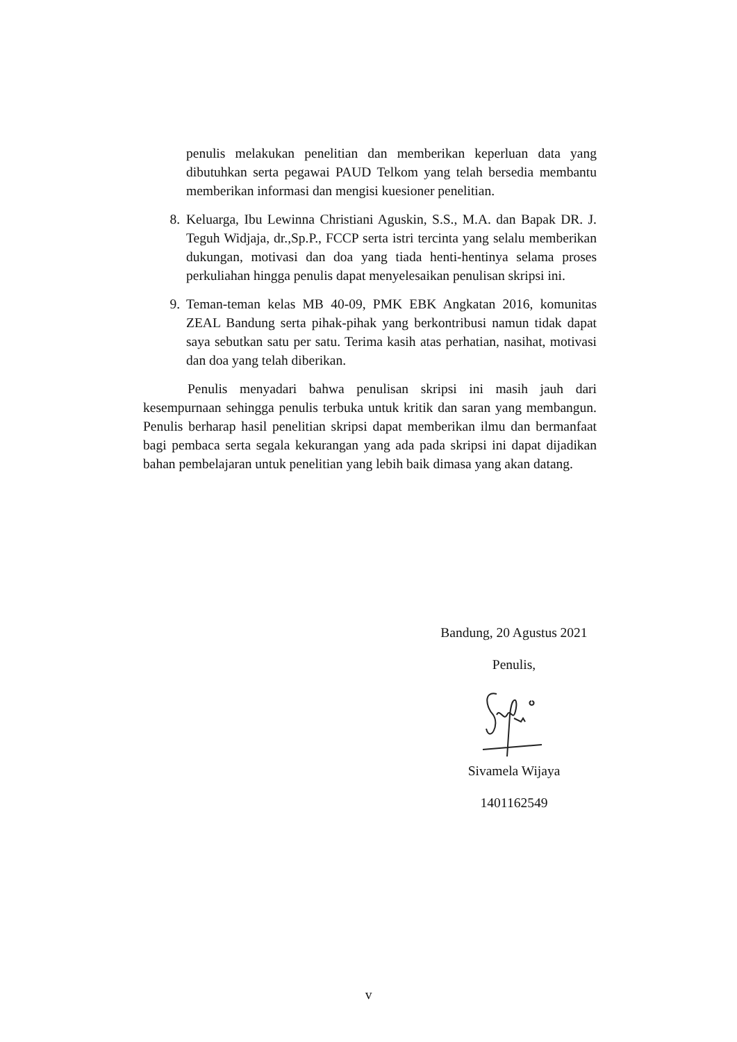penulis melakukan penelitian dan memberikan keperluan data yang dibutuhkan serta pegawai PAUD Telkom yang telah bersedia membantu memberikan informasi dan mengisi kuesioner penelitian.
8. Keluarga, Ibu Lewinna Christiani Aguskin, S.S., M.A. dan Bapak DR. J. Teguh Widjaja, dr.,Sp.P., FCCP serta istri tercinta yang selalu memberikan dukungan, motivasi dan doa yang tiada henti-hentinya selama proses perkuliahan hingga penulis dapat menyelesaikan penulisan skripsi ini.
9. Teman-teman kelas MB 40-09, PMK EBK Angkatan 2016, komunitas ZEAL Bandung serta pihak-pihak yang berkontribusi namun tidak dapat saya sebutkan satu per satu. Terima kasih atas perhatian, nasihat, motivasi dan doa yang telah diberikan.
Penulis menyadari bahwa penulisan skripsi ini masih jauh dari kesempurnaan sehingga penulis terbuka untuk kritik dan saran yang membangun. Penulis berharap hasil penelitian skripsi dapat memberikan ilmu dan bermanfaat bagi pembaca serta segala kekurangan yang ada pada skripsi ini dapat dijadikan bahan pembelajaran untuk penelitian yang lebih baik dimasa yang akan datang.
Bandung, 20 Agustus 2021
Penulis,
Sivamela Wijaya
1401162549
v